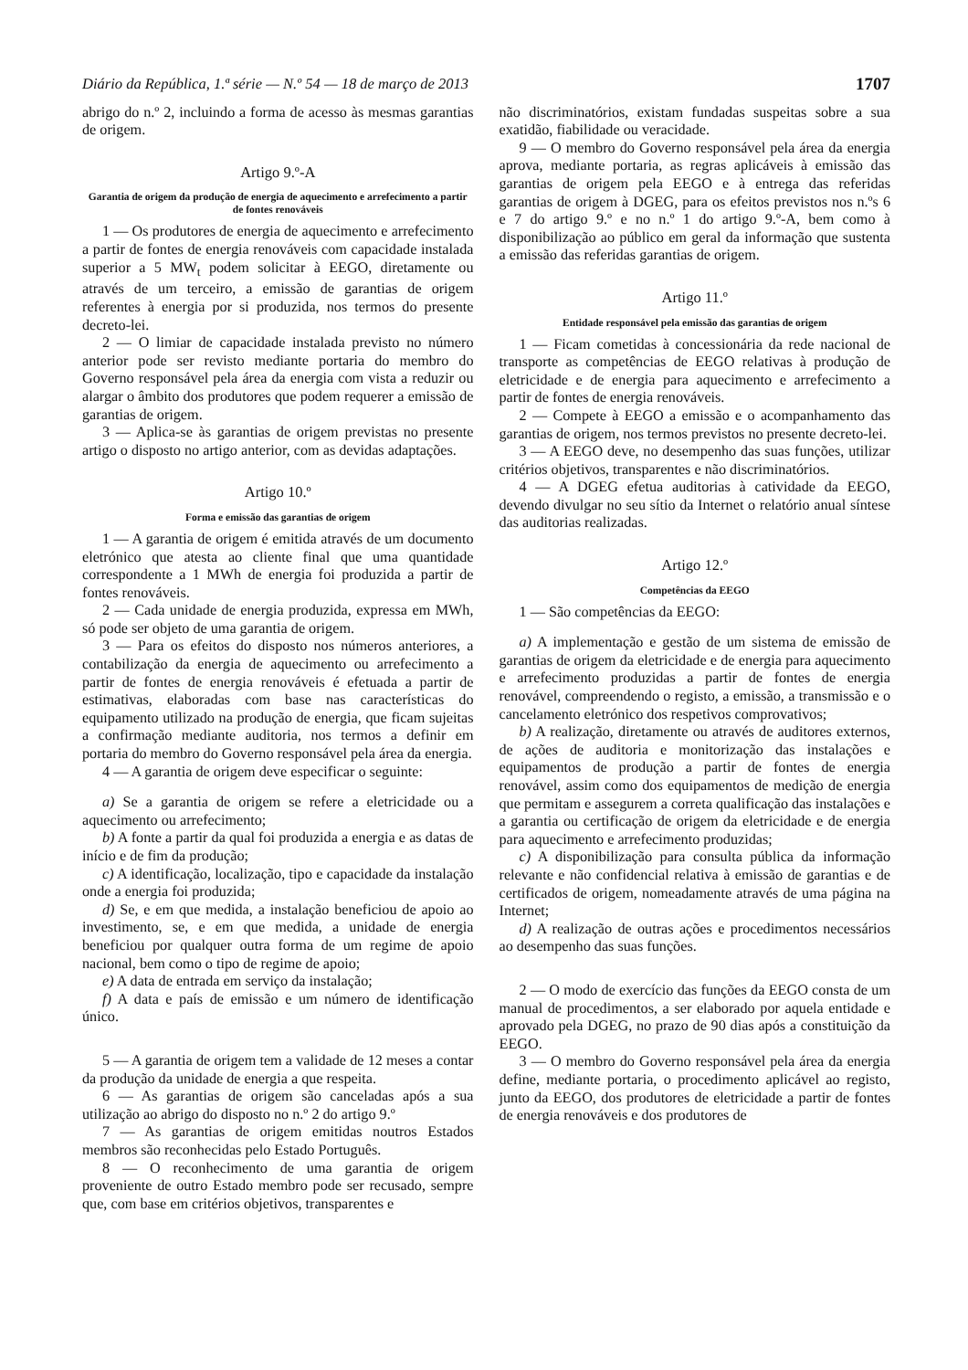Diário da República, 1.ª série — N.º 54 — 18 de março de 2013 1707
abrigo do n.º 2, incluindo a forma de acesso às mesmas garantias de origem.
Artigo 9.º-A
Garantia de origem da produção de energia de aquecimento e arrefecimento a partir de fontes renováveis
1 — Os produtores de energia de aquecimento e arrefecimento a partir de fontes de energia renováveis com capacidade instalada superior a 5 MW<sub>t</sub> podem solicitar à EEGO, diretamente ou através de um terceiro, a emissão de garantias de origem referentes à energia por si produzida, nos termos do presente decreto-lei.
2 — O limiar de capacidade instalada previsto no número anterior pode ser revisto mediante portaria do membro do Governo responsável pela área da energia com vista a reduzir ou alargar o âmbito dos produtores que podem requerer a emissão de garantias de origem.
3 — Aplica-se às garantias de origem previstas no presente artigo o disposto no artigo anterior, com as devidas adaptações.
Artigo 10.º
Forma e emissão das garantias de origem
1 — A garantia de origem é emitida através de um documento eletrónico que atesta ao cliente final que uma quantidade correspondente a 1 MWh de energia foi produzida a partir de fontes renováveis.
2 — Cada unidade de energia produzida, expressa em MWh, só pode ser objeto de uma garantia de origem.
3 — Para os efeitos do disposto nos números anteriores, a contabilização da energia de aquecimento ou arrefecimento a partir de fontes de energia renováveis é efetuada a partir de estimativas, elaboradas com base nas características do equipamento utilizado na produção de energia, que ficam sujeitas a confirmação mediante auditoria, nos termos a definir em portaria do membro do Governo responsável pela área da energia.
4 — A garantia de origem deve especificar o seguinte:
a) Se a garantia de origem se refere a eletricidade ou a aquecimento ou arrefecimento;
b) A fonte a partir da qual foi produzida a energia e as datas de início e de fim da produção;
c) A identificação, localização, tipo e capacidade da instalação onde a energia foi produzida;
d) Se, e em que medida, a instalação beneficiou de apoio ao investimento, se, e em que medida, a unidade de energia beneficiou por qualquer outra forma de um regime de apoio nacional, bem como o tipo de regime de apoio;
e) A data de entrada em serviço da instalação;
f) A data e país de emissão e um número de identificação único.
5 — A garantia de origem tem a validade de 12 meses a contar da produção da unidade de energia a que respeita.
6 — As garantias de origem são canceladas após a sua utilização ao abrigo do disposto no n.º 2 do artigo 9.º
7 — As garantias de origem emitidas noutros Estados membros são reconhecidas pelo Estado Português.
8 — O reconhecimento de uma garantia de origem proveniente de outro Estado membro pode ser recusado, sempre que, com base em critérios objetivos, transparentes e
não discriminatórios, existam fundadas suspeitas sobre a sua exatidão, fiabilidade ou veracidade.
9 — O membro do Governo responsável pela área da energia aprova, mediante portaria, as regras aplicáveis à emissão das garantias de origem pela EEGO e à entrega das referidas garantias de origem à DGEG, para os efeitos previstos nos n.ºs 6 e 7 do artigo 9.º e no n.º 1 do artigo 9.º-A, bem como à disponibilização ao público em geral da informação que sustenta a emissão das referidas garantias de origem.
Artigo 11.º
Entidade responsável pela emissão das garantias de origem
1 — Ficam cometidas à concessionária da rede nacional de transporte as competências de EEGO relativas à produção de eletricidade e de energia para aquecimento e arrefecimento a partir de fontes de energia renováveis.
2 — Compete à EEGO a emissão e o acompanhamento das garantias de origem, nos termos previstos no presente decreto-lei.
3 — A EEGO deve, no desempenho das suas funções, utilizar critérios objetivos, transparentes e não discriminatórios.
4 — A DGEG efetua auditorias à catividade da EEGO, devendo divulgar no seu sítio da Internet o relatório anual síntese das auditorias realizadas.
Artigo 12.º
Competências da EEGO
1 — São competências da EEGO:
a) A implementação e gestão de um sistema de emissão de garantias de origem da eletricidade e de energia para aquecimento e arrefecimento produzidas a partir de fontes de energia renovável, compreendendo o registo, a emissão, a transmissão e o cancelamento eletrónico dos respetivos comprovativos;
b) A realização, diretamente ou através de auditores externos, de ações de auditoria e monitorização das instalações e equipamentos de produção a partir de fontes de energia renovável, assim como dos equipamentos de medição de energia que permitam e assegurem a correta qualificação das instalações e a garantia ou certificação de origem da eletricidade e de energia para aquecimento e arrefecimento produzidas;
c) A disponibilização para consulta pública da informação relevante e não confidencial relativa à emissão de garantias e de certificados de origem, nomeadamente através de uma página na Internet;
d) A realização de outras ações e procedimentos necessários ao desempenho das suas funções.
2 — O modo de exercício das funções da EEGO consta de um manual de procedimentos, a ser elaborado por aquela entidade e aprovado pela DGEG, no prazo de 90 dias após a constituição da EEGO.
3 — O membro do Governo responsável pela área da energia define, mediante portaria, o procedimento aplicável ao registo, junto da EEGO, dos produtores de eletricidade a partir de fontes de energia renováveis e dos produtores de